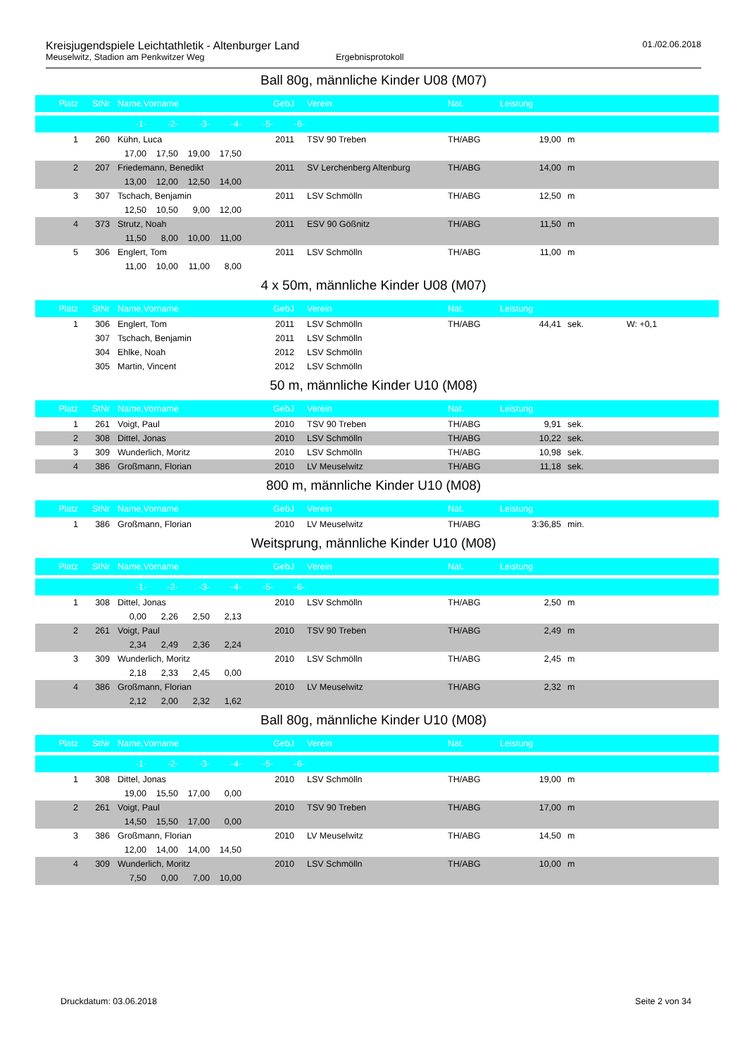Kreisjugendspiele Leichtathletik - Altenburger Land 01./02.06.2018
Meuselwitz, Stadion am Penkwitzer Weg Ergebnisprotokoll
Ball 80g, männliche Kinder U08 (M07)
| Platz | StNr | Name,Vorname | GebJ | Verein | Nat. | Leistung | | |
| --- | --- | --- | --- | --- | --- | --- | --- | --- |
| -1- -2- -3- -4- -5- -6- | | | | | | | | |
| 1 | 260 | Kühn, Luca | 2011 | TSV 90 Treben | TH/ABG | 19,00 | m | |
| 17,00 17,50 19,00 17,50 | | | | | | | | |
| 2 | 207 | Friedemann, Benedikt | 2011 | SV Lerchenberg Altenburg | TH/ABG | 14,00 | m | |
| 13,00 12,00 12,50 14,00 | | | | | | | | |
| 3 | 307 | Tschach, Benjamin | 2011 | LSV Schmölln | TH/ABG | 12,50 | m | |
| 12,50 10,50 9,00 12,00 | | | | | | | | |
| 4 | 373 | Strutz, Noah | 2011 | ESV 90 Gößnitz | TH/ABG | 11,50 | m | |
| 11,50 8,00 10,00 11,00 | | | | | | | | |
| 5 | 306 | Englert, Tom | 2011 | LSV Schmölln | TH/ABG | 11,00 | m | |
| 11,00 10,00 11,00 8,00 | | | | | | | | |
4 x 50m, männliche Kinder U08 (M07)
| Platz | StNr | Name,Vorname | GebJ | Verein | Nat. | Leistung | | |
| --- | --- | --- | --- | --- | --- | --- | --- | --- |
| 1 | 306 | Englert, Tom | 2011 | LSV Schmölln | TH/ABG | 44,41 | sek. | W: +0,1 |
| | 307 | Tschach, Benjamin | 2011 | LSV Schmölln | | | | |
| | 304 | Ehlke, Noah | 2012 | LSV Schmölln | | | | |
| | 305 | Martin, Vincent | 2012 | LSV Schmölln | | | | |
50 m, männliche Kinder U10 (M08)
| Platz | StNr | Name,Vorname | GebJ | Verein | Nat. | Leistung | | |
| --- | --- | --- | --- | --- | --- | --- | --- | --- |
| 1 | 261 | Voigt, Paul | 2010 | TSV 90 Treben | TH/ABG | 9,91 | sek. | |
| 2 | 308 | Dittel, Jonas | 2010 | LSV Schmölln | TH/ABG | 10,22 | sek. | |
| 3 | 309 | Wunderlich, Moritz | 2010 | LSV Schmölln | TH/ABG | 10,98 | sek. | |
| 4 | 386 | Großmann, Florian | 2010 | LV Meuselwitz | TH/ABG | 11,18 | sek. | |
800 m, männliche Kinder U10 (M08)
| Platz | StNr | Name,Vorname | GebJ | Verein | Nat. | Leistung | | |
| --- | --- | --- | --- | --- | --- | --- | --- | --- |
| 1 | 386 | Großmann, Florian | 2010 | LV Meuselwitz | TH/ABG | 3:36,85 | min. | |
Weitsprung, männliche Kinder U10 (M08)
| Platz | StNr | Name,Vorname | GebJ | Verein | Nat. | Leistung | | |
| --- | --- | --- | --- | --- | --- | --- | --- | --- |
| -1- -2- -3- -4- -5- -6- | | | | | | | | |
| 1 | 308 | Dittel, Jonas | 2010 | LSV Schmölln | TH/ABG | 2,50 | m | |
| 0,00 2,26 2,50 2,13 | | | | | | | | |
| 2 | 261 | Voigt, Paul | 2010 | TSV 90 Treben | TH/ABG | 2,49 | m | |
| 2,34 2,49 2,36 2,24 | | | | | | | | |
| 3 | 309 | Wunderlich, Moritz | 2010 | LSV Schmölln | TH/ABG | 2,45 | m | |
| 2,18 2,33 2,45 0,00 | | | | | | | | |
| 4 | 386 | Großmann, Florian | 2010 | LV Meuselwitz | TH/ABG | 2,32 | m | |
| 2,12 2,00 2,32 1,62 | | | | | | | | |
Ball 80g, männliche Kinder U10 (M08)
| Platz | StNr | Name,Vorname | GebJ | Verein | Nat. | Leistung | | |
| --- | --- | --- | --- | --- | --- | --- | --- | --- |
| -1- -2- -3- -4- -5- -6- | | | | | | | | |
| 1 | 308 | Dittel, Jonas | 2010 | LSV Schmölln | TH/ABG | 19,00 | m | |
| 19,00 15,50 17,00 0,00 | | | | | | | | |
| 2 | 261 | Voigt, Paul | 2010 | TSV 90 Treben | TH/ABG | 17,00 | m | |
| 14,50 15,50 17,00 0,00 | | | | | | | | |
| 3 | 386 | Großmann, Florian | 2010 | LV Meuselwitz | TH/ABG | 14,50 | m | |
| 12,00 14,00 14,00 14,50 | | | | | | | | |
| 4 | 309 | Wunderlich, Moritz | 2010 | LSV Schmölln | TH/ABG | 10,00 | m | |
| 7,50 0,00 7,00 10,00 | | | | | | | | |
Druckdatum: 03.06.2018 Seite 2 von 34